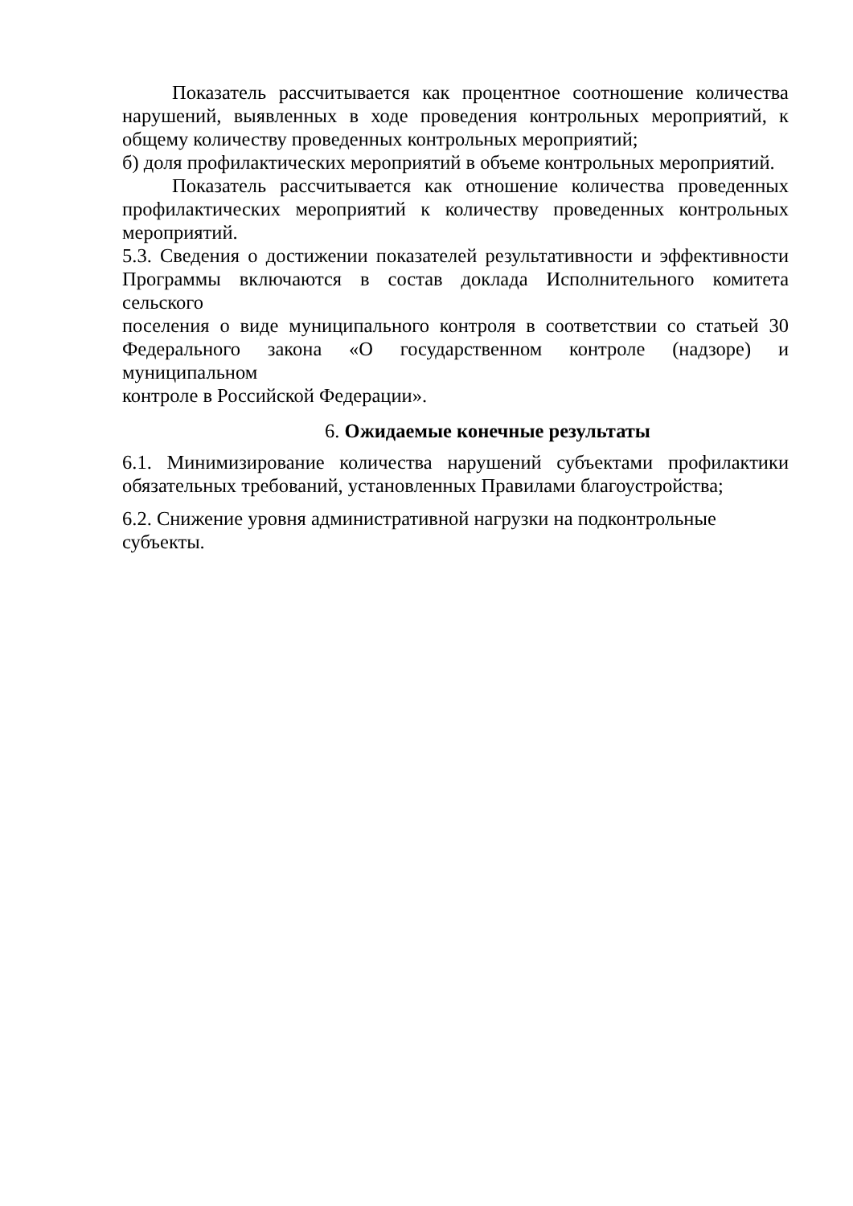Показатель рассчитывается как процентное соотношение количества нарушений, выявленных в ходе проведения контрольных мероприятий, к общему количеству проведенных контрольных мероприятий;
б) доля профилактических мероприятий в объеме контрольных мероприятий.
Показатель рассчитывается как отношение количества проведенных профилактических мероприятий к количеству проведенных контрольных мероприятий.
5.3. Сведения о достижении показателей результативности и эффективности Программы включаются в состав доклада Исполнительного комитета сельского
поселения о виде муниципального контроля в соответствии со статьей 30 Федерального закона «О государственном контроле (надзоре) и муниципальном
контроле в Российской Федерации».
6. Ожидаемые конечные результаты
6.1. Минимизирование количества нарушений субъектами профилактики обязательных требований, установленных Правилами благоустройства;
6.2. Снижение уровня административной нагрузки на подконтрольные
субъекты.